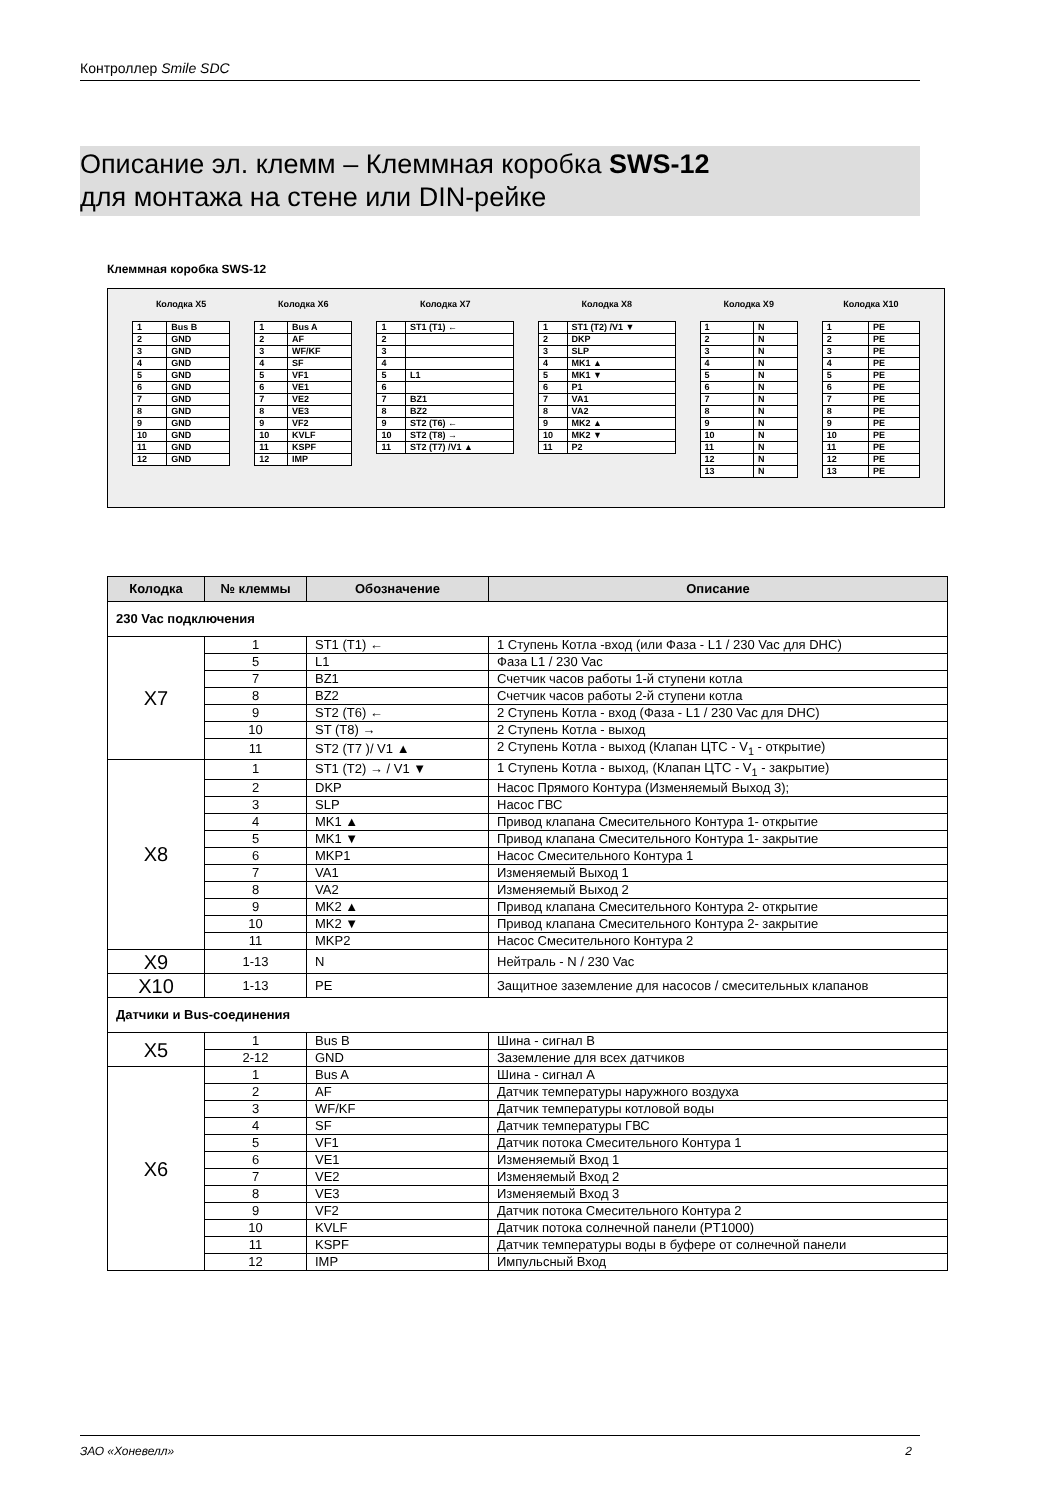Контроллер Smile SDC
Описание эл. клемм – Клеммная коробка SWS-12
для монтажа на стене или DIN-рейке
Клеммная коробка SWS-12
Колодка X5
| 1 | Bus B |
| 2 | GND |
| 3 | GND |
| 4 | GND |
| 5 | GND |
| 6 | GND |
| 7 | GND |
| 8 | GND |
| 9 | GND |
| 10 | GND |
| 11 | GND |
| 12 | GND |
Колодка X6
| 1 | Bus A |
| 2 | AF |
| 3 | WF/KF |
| 4 | SF |
| 5 | VF1 |
| 6 | VE1 |
| 7 | VE2 |
| 8 | VE3 |
| 9 | VF2 |
| 10 | KVLF |
| 11 | KSPF |
| 12 | IMP |
Колодка X7
| 1 | ST1 (T1) ← |
| 2 | |
| 3 | |
| 4 | |
| 5 | L1 |
| 6 | |
| 7 | BZ1 |
| 8 | BZ2 |
| 9 | ST2 (T6) ← |
| 10 | ST2 (T8) → |
| 11 | ST2 (T7) /V1 ▲ |
Колодка X8
| 1 | ST1 (T2) /V1 ▼ |
| 2 | DKP |
| 3 | SLP |
| 4 | MK1 ▲ |
| 5 | MK1 ▼ |
| 6 | P1 |
| 7 | VA1 |
| 8 | VA2 |
| 9 | MK2 ▲ |
| 10 | MK2 ▼ |
| 11 | P2 |
Колодка X9
| 1 | N |
| 2 | N |
| 3 | N |
| 4 | N |
| 5 | N |
| 6 | N |
| 7 | N |
| 8 | N |
| 9 | N |
| 10 | N |
| 11 | N |
| 12 | N |
| 13 | N |
Колодка X10
| 1 | PE |
| 2 | PE |
| 3 | PE |
| 4 | PE |
| 5 | PE |
| 6 | PE |
| 7 | PE |
| 8 | PE |
| 9 | PE |
| 10 | PE |
| 11 | PE |
| 12 | PE |
| 13 | PE |
| Колодка | № клеммы | Обозначение | Описание |
| --- | --- | --- | --- |
| 230 Vac подключения | | | |
| X7 | 1 | ST1 (T1) ← | 1 Ступень Котла -вход (или Фаза - L1 / 230 Vac для DHC) |
| | 5 | L1 | Фаза L1 / 230 Vac |
| | 7 | BZ1 | Счетчик часов работы 1-й ступени котла |
| | 8 | BZ2 | Счетчик часов работы 2-й ступени котла |
| | 9 | ST2 (T6) ← | 2 Ступень Котла - вход (Фаза - L1 / 230 Vac для DHC) |
| | 10 | ST (T8) → | 2 Ступень Котла - выход |
| | 11 | ST2 (T7 )/ V1 ▲ | 2 Ступень Котла - выход (Клапан ЦТС - V<sub>1</sub> - открытие) |
| X8 | 1 | ST1 (T2) → / V1 ▼ | 1 Ступень Котла - выход, (Клапан ЦТС - V<sub>1</sub> - закрытие) |
| | 2 | DKP | Насос Прямого Контура (Изменяемый Выход 3); |
| | 3 | SLP | Насос ГВС |
| | 4 | MK1 ▲ | Привод клапана Смесительного Контура 1- открытие |
| | 5 | MK1 ▼ | Привод клапана Смесительного Контура 1- закрытие |
| | 6 | MKP1 | Насос Смесительного Контура 1 |
| | 7 | VA1 | Изменяемый Выход 1 |
| | 8 | VA2 | Изменяемый Выход 2 |
| | 9 | MK2 ▲ | Привод клапана Смесительного Контура 2- открытие |
| | 10 | MK2 ▼ | Привод клапана Смесительного Контура 2- закрытие |
| | 11 | MKP2 | Насос Смесительного Контура 2 |
| X9 | 1-13 | N | Нейтраль - N / 230 Vac |
| X10 | 1-13 | PE | Защитное заземление для насосов / смесительных клапанов |
| Датчики и Bus-соединения | | | |
| X5 | 1 | Bus B | Шина - сигнал B |
| | 2-12 | GND | Заземление для всех датчиков |
| X6 | 1 | Bus A | Шина - сигнал A |
| | 2 | AF | Датчик температуры наружного воздуха |
| | 3 | WF/KF | Датчик температуры котловой воды |
| | 4 | SF | Датчик температуры ГВС |
| | 5 | VF1 | Датчик потока Смесительного Контура 1 |
| | 6 | VE1 | Изменяемый Вход 1 |
| | 7 | VE2 | Изменяемый Вход 2 |
| | 8 | VE3 | Изменяемый Вход 3 |
| | 9 | VF2 | Датчик потока Смесительного Контура 2 |
| | 10 | KVLF | Датчик потока солнечной панели (PT1000) |
| | 11 | KSPF | Датчик температуры воды в буфере от солнечной панели |
| | 12 | IMP | Импульсный Вход |
ЗАО «Хоневелл» 2